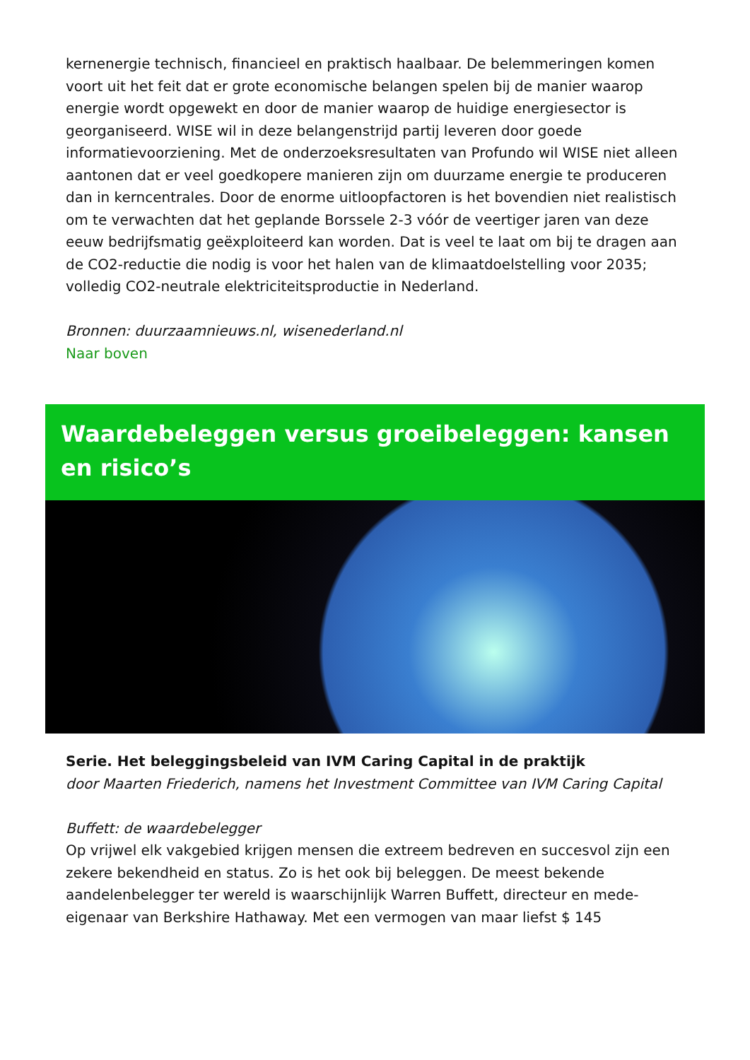kernenergie technisch, financieel en praktisch haalbaar. De belemmeringen komen voort uit het feit dat er grote economische belangen spelen bij de manier waarop energie wordt opgewekt en door de manier waarop de huidige energiesector is georganiseerd. WISE wil in deze belangenstrijd partij leveren door goede informatievoorziening. Met de onderzoeksresultaten van Profundo wil WISE niet alleen aantonen dat er veel goedkopere manieren zijn om duurzame energie te produceren dan in kerncentrales. Door de enorme uitloopfactoren is het bovendien niet realistisch om te verwachten dat het geplande Borssele 2-3 vóór de veertiger jaren van deze eeuw bedrijfsmatig geëxploiteerd kan worden. Dat is veel te laat om bij te dragen aan de CO2-reductie die nodig is voor het halen van de klimaatdoelstelling voor 2035; volledig CO2-neutrale elektriciteitsproductie in Nederland.
Bronnen: duurzaamnieuws.nl, wisenederland.nl
Naar boven
Waardebeleggen versus groeibeleggen: kansen en risico’s
Serie. Het beleggingsbeleid van IVM Caring Capital in de praktijk
door Maarten Friederich, namens het Investment Committee van IVM Caring Capital
Buffett: de waardebelegger
Op vrijwel elk vakgebied krijgen mensen die extreem bedreven en succesvol zijn een zekere bekendheid en status. Zo is het ook bij beleggen. De meest bekende aandelenbelegger ter wereld is waarschijnlijk Warren Buffett, directeur en mede-eigenaar van Berkshire Hathaway. Met een vermogen van maar liefst $ 145